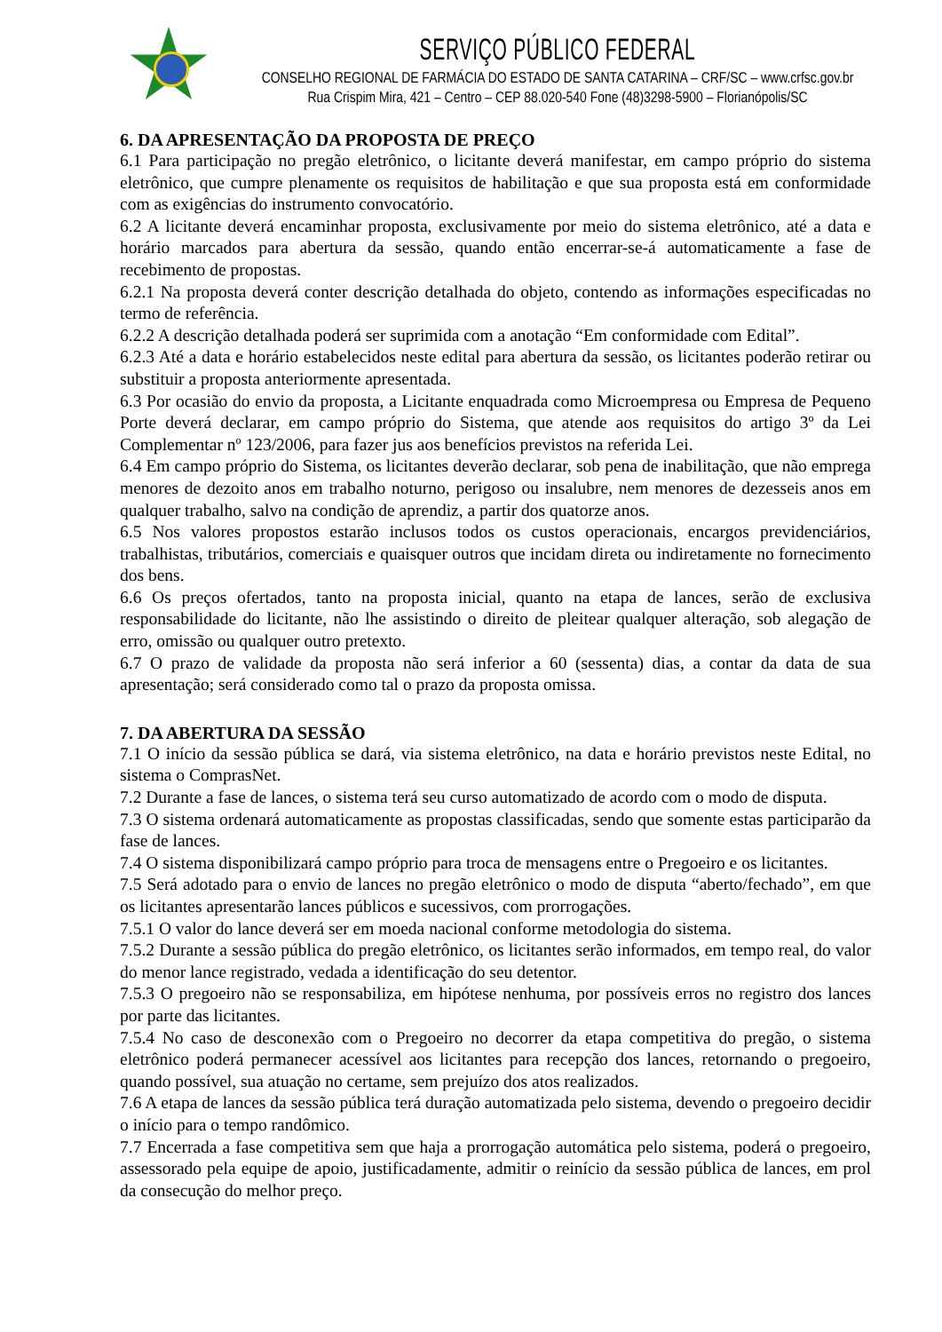SERVIÇO PÚBLICO FEDERAL
CONSELHO REGIONAL DE FARMÁCIA DO ESTADO DE SANTA CATARINA – CRF/SC – www.crfsc.gov.br
Rua Crispim Mira, 421 – Centro – CEP 88.020-540 Fone (48)3298-5900 – Florianópolis/SC
6. DA APRESENTAÇÃO DA PROPOSTA DE PREÇO
6.1 Para participação no pregão eletrônico, o licitante deverá manifestar, em campo próprio do sistema eletrônico, que cumpre plenamente os requisitos de habilitação e que sua proposta está em conformidade com as exigências do instrumento convocatório.
6.2 A licitante deverá encaminhar proposta, exclusivamente por meio do sistema eletrônico, até a data e horário marcados para abertura da sessão, quando então encerrar-se-á automaticamente a fase de recebimento de propostas.
6.2.1 Na proposta deverá conter descrição detalhada do objeto, contendo as informações especificadas no termo de referência.
6.2.2 A descrição detalhada poderá ser suprimida com a anotação “Em conformidade com Edital”.
6.2.3 Até a data e horário estabelecidos neste edital para abertura da sessão, os licitantes poderão retirar ou substituir a proposta anteriormente apresentada.
6.3 Por ocasião do envio da proposta, a Licitante enquadrada como Microempresa ou Empresa de Pequeno Porte deverá declarar, em campo próprio do Sistema, que atende aos requisitos do artigo 3º da Lei Complementar nº 123/2006, para fazer jus aos benefícios previstos na referida Lei.
6.4 Em campo próprio do Sistema, os licitantes deverão declarar, sob pena de inabilitação, que não emprega menores de dezoito anos em trabalho noturno, perigoso ou insalubre, nem menores de dezesseis anos em qualquer trabalho, salvo na condição de aprendiz, a partir dos quatorze anos.
6.5 Nos valores propostos estarão inclusos todos os custos operacionais, encargos previdenciários, trabalhistas, tributários, comerciais e quaisquer outros que incidam direta ou indiretamente no fornecimento dos bens.
6.6 Os preços ofertados, tanto na proposta inicial, quanto na etapa de lances, serão de exclusiva responsabilidade do licitante, não lhe assistindo o direito de pleitear qualquer alteração, sob alegação de erro, omissão ou qualquer outro pretexto.
6.7 O prazo de validade da proposta não será inferior a 60 (sessenta) dias, a contar da data de sua apresentação; será considerado como tal o prazo da proposta omissa.
7. DA ABERTURA DA SESSÃO
7.1 O início da sessão pública se dará, via sistema eletrônico, na data e horário previstos neste Edital, no sistema o ComprasNet.
7.2 Durante a fase de lances, o sistema terá seu curso automatizado de acordo com o modo de disputa.
7.3 O sistema ordenará automaticamente as propostas classificadas, sendo que somente estas participarão da fase de lances.
7.4 O sistema disponibilizará campo próprio para troca de mensagens entre o Pregoeiro e os licitantes.
7.5 Será adotado para o envio de lances no pregão eletrônico o modo de disputa “aberto/fechado”, em que os licitantes apresentarão lances públicos e sucessivos, com prorrogações.
7.5.1 O valor do lance deverá ser em moeda nacional conforme metodologia do sistema.
7.5.2 Durante a sessão pública do pregão eletrônico, os licitantes serão informados, em tempo real, do valor do menor lance registrado, vedada a identificação do seu detentor.
7.5.3 O pregoeiro não se responsabiliza, em hipótese nenhuma, por possíveis erros no registro dos lances por parte das licitantes.
7.5.4 No caso de desconexão com o Pregoeiro no decorrer da etapa competitiva do pregão, o sistema eletrônico poderá permanecer acessível aos licitantes para recepção dos lances, retornando o pregoeiro, quando possível, sua atuação no certame, sem prejuízo dos atos realizados.
7.6 A etapa de lances da sessão pública terá duração automatizada pelo sistema, devendo o pregoeiro decidir o início para o tempo randômico.
7.7 Encerrada a fase competitiva sem que haja a prorrogação automática pelo sistema, poderá o pregoeiro, assessorado pela equipe de apoio, justificadamente, admitir o reinício da sessão pública de lances, em prol da consecução do melhor preço.